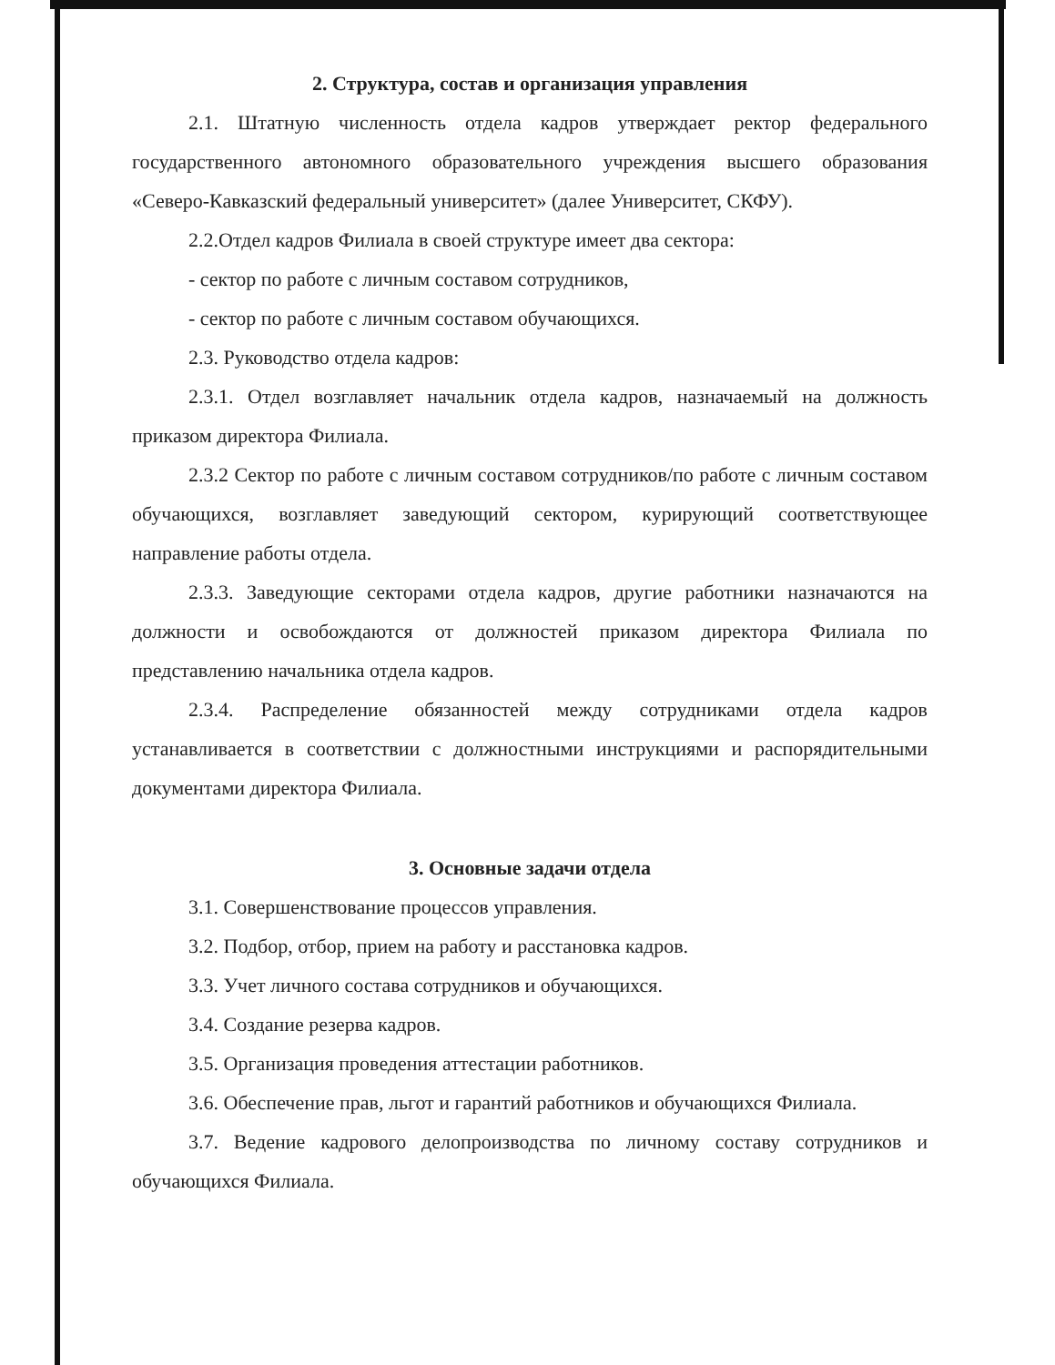2. Структура, состав и организация управления
2.1. Штатную численность отдела кадров утверждает ректор федерального государственного автономного образовательного учреждения высшего образования «Северо-Кавказский федеральный университет» (далее Университет, СКФУ).
2.2.Отдел кадров Филиала в своей структуре имеет два сектора:
- сектор по работе с личным составом сотрудников,
- сектор по работе с личным составом обучающихся.
2.3. Руководство отдела кадров:
2.3.1. Отдел возглавляет начальник отдела кадров, назначаемый на должность приказом директора Филиала.
2.3.2 Сектор по работе с личным составом сотрудников/по работе с личным составом обучающихся, возглавляет заведующий сектором, курирующий соответствующее направление работы отдела.
2.3.3. Заведующие секторами отдела кадров, другие работники назначаются на должности и освобождаются от должностей приказом директора Филиала по представлению начальника отдела кадров.
2.3.4. Распределение обязанностей между сотрудниками отдела кадров устанавливается в соответствии с должностными инструкциями и распорядительными документами директора Филиала.
3. Основные задачи отдела
3.1. Совершенствование процессов управления.
3.2. Подбор, отбор, прием на работу и расстановка кадров.
3.3. Учет личного состава сотрудников и обучающихся.
3.4. Создание резерва кадров.
3.5. Организация проведения аттестации работников.
3.6. Обеспечение прав, льгот и гарантий работников и обучающихся Филиала.
3.7. Ведение кадрового делопроизводства по личному составу сотрудников и обучающихся Филиала.